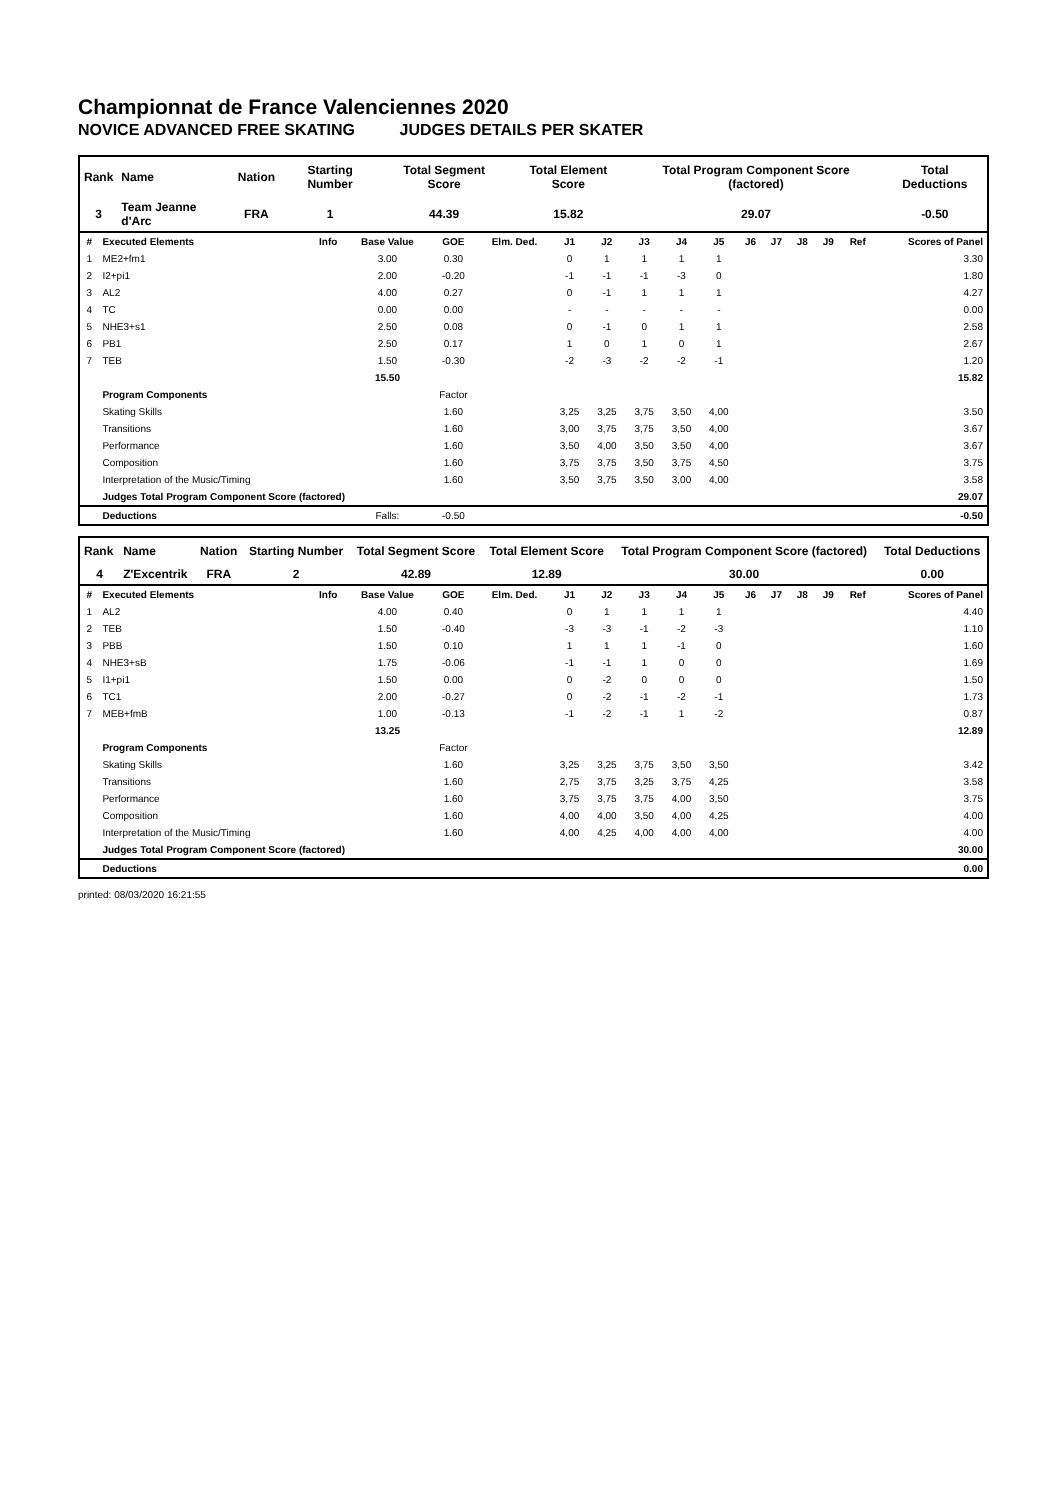Championnat de France Valenciennes 2020
NOVICE ADVANCED FREE SKATING JUDGES DETAILS PER SKATER
| Rank | Name | Nation | Starting Number | Total Segment Score | Total Element Score | Total Program Component Score (factored) | Total Deductions |
| --- | --- | --- | --- | --- | --- | --- | --- |
| 3 | Team Jeanne d'Arc | FRA | 1 | 44.39 | 15.82 | 29.07 | -0.50 |
| # | Executed Elements | Info | Base Value | GOE | Elm. Ded. | J1 | J2 | J3 | J4 | J5 | J6 | J7 | J8 | J9 | Ref | Scores of Panel |
| --- | --- | --- | --- | --- | --- | --- | --- | --- | --- | --- | --- | --- | --- | --- | --- | --- |
| 1 | ME2+fm1 | | 3.00 | 0.30 | | 0 | 1 | 1 | 1 | 1 | | | | | | 3.30 |
| 2 | I2+pi1 | | 2.00 | -0.20 | | -1 | -1 | -1 | -3 | 0 | | | | | | 1.80 |
| 3 | AL2 | | 4.00 | 0.27 | | 0 | -1 | 1 | 1 | 1 | | | | | | 4.27 |
| 4 | TC | | 0.00 | 0.00 | | - | - | - | - | - | | | | | | 0.00 |
| 5 | NHE3+s1 | | 2.50 | 0.08 | | 0 | -1 | 0 | 1 | 1 | | | | | | 2.58 |
| 6 | PB1 | | 2.50 | 0.17 | | 1 | 0 | 1 | 0 | 1 | | | | | | 2.67 |
| 7 | TEB | | 1.50 | -0.30 | | -2 | -3 | -2 | -2 | -1 | | | | | | 1.20 |
| | | | 15.50 | | | | | | | | | | | | | 15.82 |
| | Program Components | | | Factor | | | | | | | | | | | | |
| | Skating Skills | | | 1.60 | | 3,25 | 3,25 | 3,75 | 3,50 | 4,00 | | | | | | 3.50 |
| | Transitions | | | 1.60 | | 3,00 | 3,75 | 3,75 | 3,50 | 4,00 | | | | | | 3.67 |
| | Performance | | | 1.60 | | 3,50 | 4,00 | 3,50 | 3,50 | 4,00 | | | | | | 3.67 |
| | Composition | | | 1.60 | | 3,75 | 3,75 | 3,50 | 3,75 | 4,50 | | | | | | 3.75 |
| | Interpretation of the Music/Timing | | | 1.60 | | 3,50 | 3,75 | 3,50 | 3,00 | 4,00 | | | | | | 3.58 |
| | Judges Total Program Component Score (factored) | | | | | | | | | | | | | | | 29.07 |
| | Deductions | | Falls: | -0.50 | | | | | | | | | | | | -0.50 |
| Rank | Name | Nation | Starting Number | Total Segment Score | Total Element Score | Total Program Component Score (factored) | Total Deductions |
| --- | --- | --- | --- | --- | --- | --- | --- |
| 4 | Z'Excentrik | FRA | 2 | 42.89 | 12.89 | 30.00 | 0.00 |
| # | Executed Elements | Info | Base Value | GOE | Elm. Ded. | J1 | J2 | J3 | J4 | J5 | J6 | J7 | J8 | J9 | Ref | Scores of Panel |
| --- | --- | --- | --- | --- | --- | --- | --- | --- | --- | --- | --- | --- | --- | --- | --- | --- |
| 1 | AL2 | | 4.00 | 0.40 | | 0 | 1 | 1 | 1 | 1 | | | | | | 4.40 |
| 2 | TEB | | 1.50 | -0.40 | | -3 | -3 | -1 | -2 | -3 | | | | | | 1.10 |
| 3 | PBB | | 1.50 | 0.10 | | 1 | 1 | 1 | -1 | 0 | | | | | | 1.60 |
| 4 | NHE3+sB | | 1.75 | -0.06 | | -1 | -1 | 1 | 0 | 0 | | | | | | 1.69 |
| 5 | I1+pi1 | | 1.50 | 0.00 | | 0 | -2 | 0 | 0 | 0 | | | | | | 1.50 |
| 6 | TC1 | | 2.00 | -0.27 | | 0 | -2 | -1 | -2 | -1 | | | | | | 1.73 |
| 7 | MEB+fmB | | 1.00 | -0.13 | | -1 | -2 | -1 | 1 | -2 | | | | | | 0.87 |
| | | | 13.25 | | | | | | | | | | | | | 12.89 |
| | Program Components | | | Factor | | | | | | | | | | | | |
| | Skating Skills | | | 1.60 | | 3,25 | 3,25 | 3,75 | 3,50 | 3,50 | | | | | | 3.42 |
| | Transitions | | | 1.60 | | 2,75 | 3,75 | 3,25 | 3,75 | 4,25 | | | | | | 3.58 |
| | Performance | | | 1.60 | | 3,75 | 3,75 | 3,75 | 4,00 | 3,50 | | | | | | 3.75 |
| | Composition | | | 1.60 | | 4,00 | 4,00 | 3,50 | 4,00 | 4,25 | | | | | | 4.00 |
| | Interpretation of the Music/Timing | | | 1.60 | | 4,00 | 4,25 | 4,00 | 4,00 | 4,00 | | | | | | 4.00 |
| | Judges Total Program Component Score (factored) | | | | | | | | | | | | | | | 30.00 |
| | Deductions | | | | | | | | | | | | | | | 0.00 |
printed: 08/03/2020 16:21:55